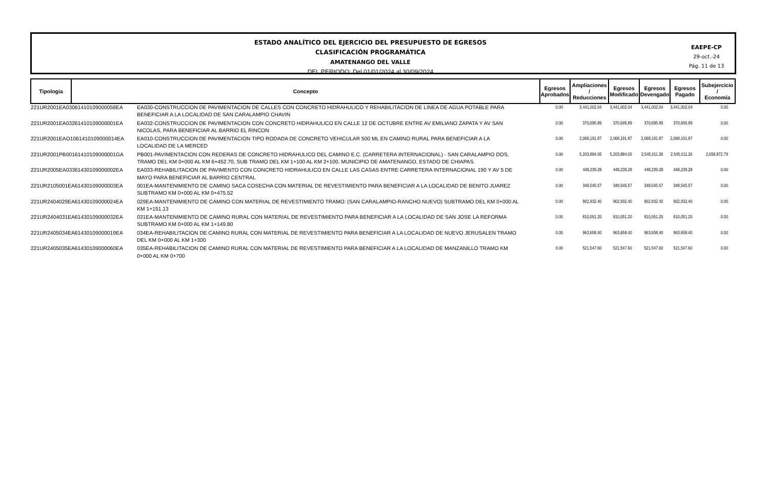ESTADO ANALÍTICO DEL EJERCICIO DEL PRESUPUESTO DE EGRESOS
CLASIFICACIÓN PROGRAMÁTICA
AMATENANGO DEL VALLE
DEL PERIODO: Del 01/01/2024 al 30/09/2024
EAEPE-CP
29-oct.-24
Pág. 11 de 13
| Tipologia | Concepto | | Egresos Aprobados | Ampliaciones / Reducciones | Egresos Modificado | Egresos Devengado | Egresos Pagado | Subejercicio / Economía |
| --- | --- | --- | --- | --- | --- | --- | --- | --- |
| 221UR2001EA03061410109000058EA | | EA030-CONSTRUCCION DE PAVIMENTACION DE CALLES CON CONCRETO HIDRAHULICO Y REHABILITACION DE LINEA DE AGUA POTABLE PARA BENEFICIAR A LA LOCALIDAD DE SAN CARALAMPIO CHAVIN | 0.00 | 3,441,002.04 | 3,441,002.04 | 3,441,002.04 | 3,441,002.04 | 0.00 |
| 221UR2001EA03261410109000001EA | | EA032-CONSTRUCCION DE PAVIMENTACION CON CONCRETO HIDRAHULICO EN CALLE 12 DE OCTUBRE ENTRE AV EMILIANO ZAPATA Y AV SAN NICOLAS, PARA BENEFICIAR AL BARRIO EL RINCON | 0.00 | 370,695.89 | 370,695.89 | 370,695.89 | 370,695.89 | 0.00 |
| 221UR2001EAO1061410109000014EA | | EA010-CONSTRUCCION DE PAVIMENTACION TIPO RODADA DE CONCRETO VEHICULAR 500 ML EN CAMINO RURAL PARA BENEFICIAR A LA LOCALIDAD DE LA MERCED | 0.00 | 2,068,191.87 | 2,068,191.87 | 2,068,191.87 | 2,068,191.87 | 0.00 |
| 221UR2001PB00161410109000001GA | | PB001-PAVIMENTACION CON REDERAS DE CONCRETO HIDRAHULICO DEL CAMINO E.C. (CARRETERA INTERNACIONAL) - SAN CARALAMPIO DOS, TRAMO DEL KM 0+000 AL KM 6+452.70, SUB TRAMO DEL KM 1+100 AL KM 2+100, MUNICIPIO DE AMATENANGO, ESTADO DE CHIAPAS. | 0.00 | 5,203,884.05 | 5,203,884.05 | 2,545,011.26 | 2,545,011.26 | 2,658,872.79 |
| 221UR2005EA03361430109000002EA | | EA033-REHABILITACION DE PAVIMENTO CON CONCRETO HIDRAHULICO EN CALLE LAS CASAS ENTRE CARRETERA INTERNACIONAL 190 Y AV 5 DE MAYO PARA BENEFICIAR AL BARRIO CENTRAL | 0.00 | 448,239.28 | 448,239.28 | 448,239.28 | 448,239.28 | 0.00 |
| 221UR2105001EA61430109000003EA | | 001EA-MANTENIMIENTO DE CAMINO SACA COSECHA CON MATERIAL DE REVESTIMIENTO PARA BENEFICIAR A LA LOCALIDAD DE BENITO JUAREZ SUBTRAMO KM 0+000 AL KM 0+475.52 | 0.00 | 349,545.57 | 349,545.57 | 349,545.57 | 349,545.57 | 0.00 |
| 221UR2404029EA61430109000024EA | | 029EA-MANTENIMIENTO DE CAMINO CON MATERIAL DE REVESTIMIENTO TRAMO: (SAN CARALAMPIO-RANCHO NUEVO) SUBTRAMO DEL KM 0+000 AL KM 1+151.13 | 0.00 | 902,932.40 | 902,932.40 | 902,932.40 | 902,932.40 | 0.00 |
| 221UR2404031EA61430109000032EA | | 031EA-MANTENIMIENTO DE CAMINO RURAL CON MATERIAL DE REVESTIMIENTO PARA BENEFICIAR A LA LOCALIDAD DE SAN JOSE LA REFORMA SUBTRAMO KM 0+000 AL KM 1+149.80 | 0.00 | 810,051.20 | 810,051.20 | 810,051.20 | 810,051.20 | 0.00 |
| 221UR2405034EA61430109000019EA | | 034EA-REHABILITACION DE CAMINO RURAL CON MATERIAL DE REVESTIMIENTO PARA BENEFICIAR A LA LOCALIDAD DE NUEVO JERUSALEN TRAMO DEL KM 0+000 AL KM 1+300 | 0.00 | 963,658.40 | 963,658.40 | 963,658.40 | 963,658.40 | 0.00 |
| 221UR2405035EA61430109000060EA | | 035EA-REHABILITACION DE CAMINO RURAL CON MATERIAL DE REVESTIMIENTO PARA BENEFICIAR A LA LOCALIDAD DE MANZANILLO TRAMO KM 0+000 AL KM 0+700 | 0.00 | 521,547.60 | 521,547.60 | 521,547.60 | 521,547.60 | 0.00 |